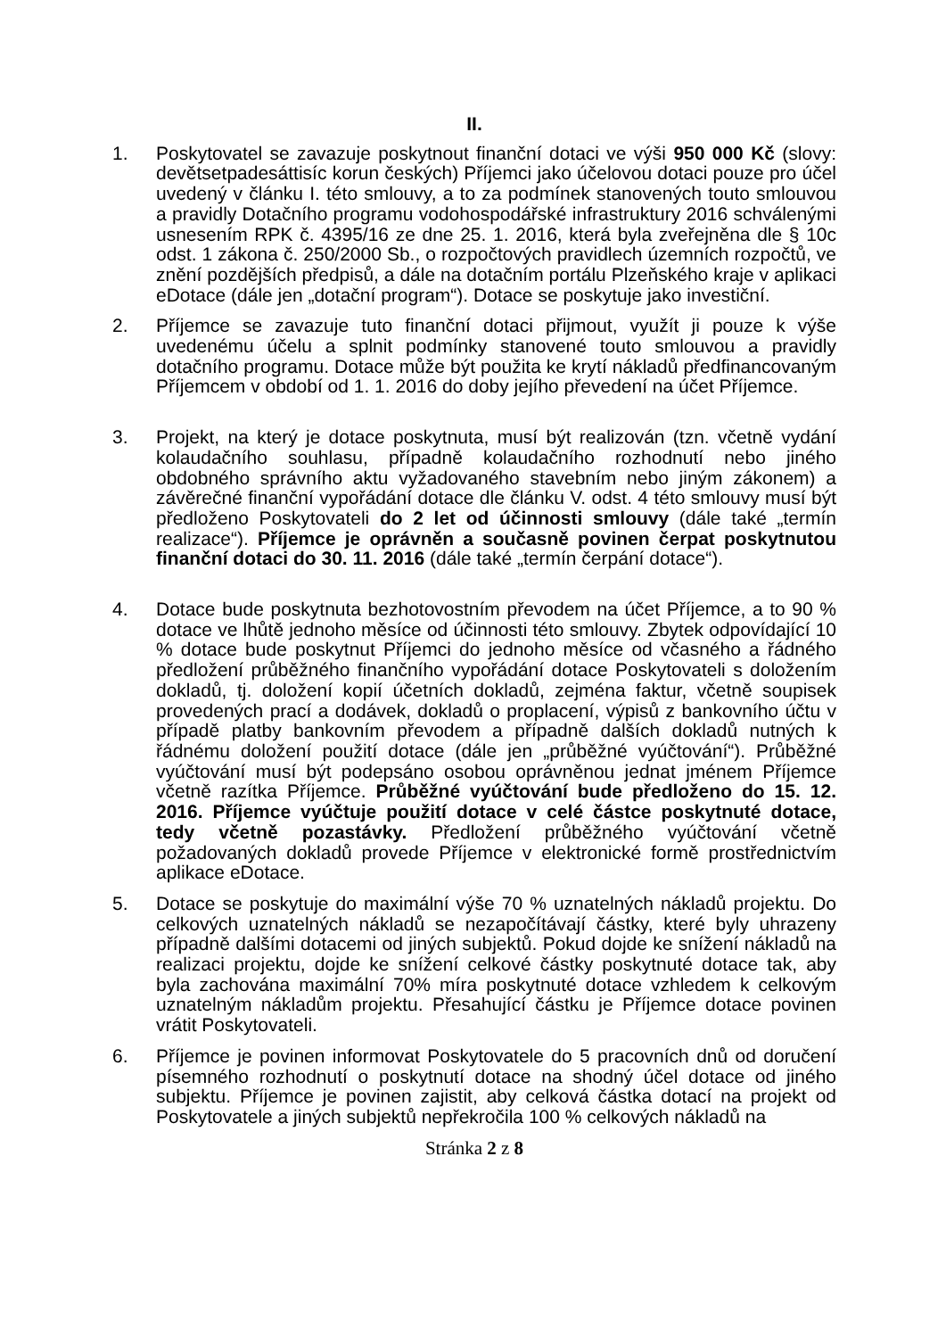II.
1. Poskytovatel se zavazuje poskytnout finanční dotaci ve výši 950 000 Kč (slovy: devětsetpadesáttisíc korun českých) Příjemci jako účelovou dotaci pouze pro účel uvedený v článku I. této smlouvy, a to za podmínek stanovených touto smlouvou a pravidly Dotačního programu vodohospodářské infrastruktury 2016 schválenými usnesením RPK č. 4395/16 ze dne 25. 1. 2016, která byla zveřejněna dle § 10c odst. 1 zákona č. 250/2000 Sb., o rozpočtových pravidlech územních rozpočtů, ve znění pozdějších předpisů, a dále na dotačním portálu Plzeňského kraje v aplikaci eDotace (dále jen „dotační program“). Dotace se poskytuje jako investiční.
2. Příjemce se zavazuje tuto finanční dotaci přijmout, využít ji pouze k výše uvedenému účelu a splnit podmínky stanovené touto smlouvou a pravidly dotačního programu. Dotace může být použita ke krytí nákladů předfinancovaným Příjemcem v období od 1. 1. 2016 do doby jejího převedení na účet Příjemce.
3. Projekt, na který je dotace poskytnuta, musí být realizován (tzn. včetně vydání kolaudačního souhlasu, případně kolaudačního rozhodnutí nebo jiného obdobného správního aktu vyžadovaného stavebním nebo jiným zákonem) a závěrečné finanční vypořádání dotace dle článku V. odst. 4 této smlouvy musí být předloženo Poskytovateli do 2 let od účinnosti smlouvy (dále také „termín realizace“). Příjemce je oprávněn a současně povinen čerpat poskytnutou finanční dotaci do 30. 11. 2016 (dále také „termín čerpání dotace“).
4. Dotace bude poskytnuta bezhotovostním převodem na účet Příjemce, a to 90 % dotace ve lhůtě jednoho měsíce od účinnosti této smlouvy. Zbytek odpovídající 10 % dotace bude poskytnut Příjemci do jednoho měsíce od včasného a řádného předložení průběžného finančního vypořádání dotace Poskytovateli s doložením dokladů, tj. doložení kopií účetních dokladů, zejména faktur, včetně soupisek provedených prací a dodávek, dokladů o proplacení, výpisů z bankovního účtu v případě platby bankovním převodem a případně dalších dokladů nutných k řádnému doložení použití dotace (dále jen „průběžné vyúčtování“). Průběžné vyúčtování musí být podepsáno osobou oprávněnou jednat jménem Příjemce včetně razítka Příjemce. Průběžné vyúčtování bude předloženo do 15. 12. 2016. Příjemce vyúčtuje použití dotace v celé částce poskytnuté dotace, tedy včetně pozastávky. Předložení průběžného vyúčtování včetně požadovaných dokladů provede Příjemce v elektronické formě prostřednictvím aplikace eDotace.
5. Dotace se poskytuje do maximální výše 70 % uznatelných nákladů projektu. Do celkových uznatelných nákladů se nezapočítávají částky, které byly uhrazeny případně dalšími dotacemi od jiných subjektů. Pokud dojde ke snížení nákladů na realizaci projektu, dojde ke snížení celkové částky poskytnuté dotace tak, aby byla zachována maximální 70% míra poskytnuté dotace vzhledem k celkovým uznatelným nákladům projektu. Přesahující částku je Příjemce dotace povinen vrátit Poskytovateli.
6. Příjemce je povinen informovat Poskytovatele do 5 pracovních dnů od doručení písemného rozhodnutí o poskytnutí dotace na shodný účel dotace od jiného subjektu. Příjemce je povinen zajistit, aby celková částka dotací na projekt od Poskytovatele a jiných subjektů nepřekročila 100 % celkových nákladů na
Stránka 2 z 8